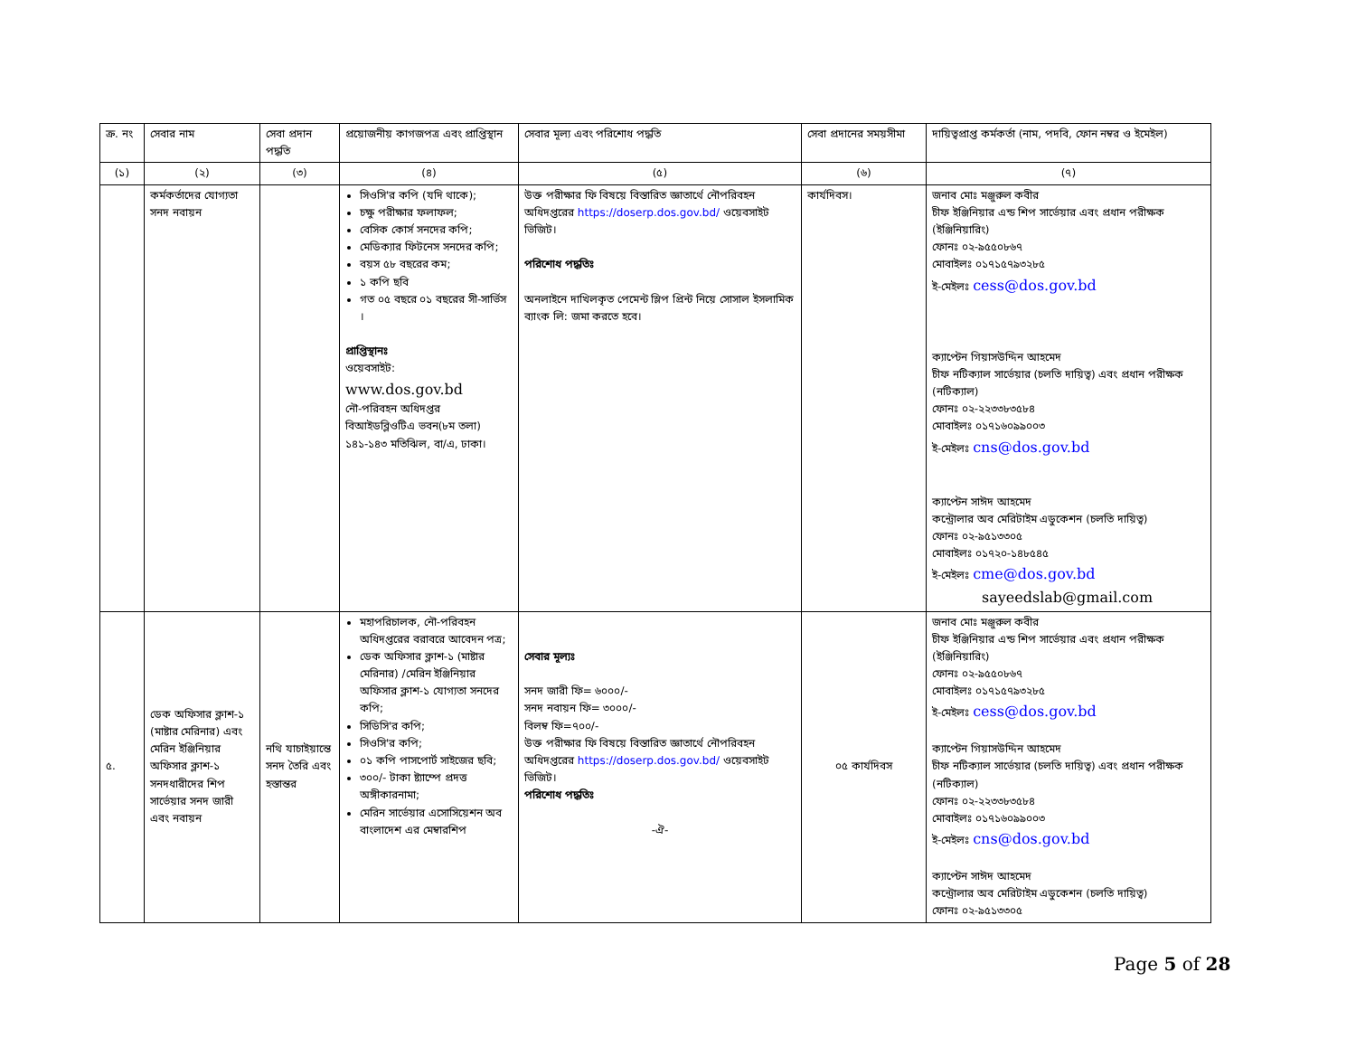| ক্র. নং | সেবার নাম | সেবা প্রদান পদ্ধতি | প্রয়োজনীয় কাগজপত্র এবং প্রাপ্তিস্থান | সেবার মূল্য এবং পরিশোধ পদ্ধতি | সেবা প্রদানের সময়সীমা | দায়িত্বপ্রাপ্ত কর্মকর্তা (নাম, পদবি, ফোন নম্বর ও ইমেইল) |
| --- | --- | --- | --- | --- | --- | --- |
| (১) | (২) | (৩) | (৪) | (৫) | (৬) | (৭) |
| | কর্মকর্তাদের যোগ্যতা সনদ নবায়ন | | সিওসি'র কপি (যদি থাকে); চক্ষু পরীক্ষার ফলাফল; বেসিক কোর্স সনদের কপি; মেডিক্যার ফিটনেস সনদের কপি; বয়স ৫৮ বছরের কম; ১ কপি ছবি গত ০৫ বছরে ০১ বছরের সী-সার্ভিস । প্রাপ্তিস্থানঃ ওয়েবসাইট: www.dos.gov.bd নৌ-পরিবহন অধিদপ্তর বিআইডব্লিওটিএ ভবন(৮ম তলা) ১৪১-১৪৩ মতিঝিল, বা/এ, ঢাকা। | উক্ত পরীক্ষার ফি বিষয়ে বিস্তারিত জ্ঞাতার্থে নৌপরিবহন অধিদপ্তরের https://doserp.dos.gov.bd/ ওয়েবসাইট ভিজিট। পরিশোধ পদ্ধতিঃ অনলাইনে দাখিলকৃত পেমেন্ট স্লিপ প্রিন্ট নিয়ে সোসাল ইসলামিক ব্যাংক লি: জমা করতে হবে। | কার্যদিবস। | জনাব মোঃ মঞ্জুরুল কবীর চীফ ইঞ্জিনিয়ার এন্ড শিপ সার্ভেয়ার এবং প্রধান পরীক্ষক (ইঞ্জিনিয়ারিং) ফোনঃ ০২-৯৫৫০৮৬৭ মোবাইলঃ ০১৭১৫৭৯৩২৮৫ ই-মেইলঃ cess@dos.gov.bd ক্যাপ্টেন গিয়াসউদ্দিন আহমেদ চীফ নটিক্যাল সার্ভেয়ার (চলতি দায়িত্ব) এবং প্রধান পরীক্ষক (নটিক্যাল) ফোনঃ ০২-২২৩৩৮৩৫৮৪ মোবাইলঃ ০১৭১৬০৯৯০০৩ ই-মেইলঃ cns@dos.gov.bd ক্যাপ্টেন সাঈদ আহমেদ কন্ট্রোলার অব মেরিটাইম এডুকেশন (চলতি দায়িত্ব) ফোনঃ ০২-৯৫১৩৩০৫ মোবাইলঃ ০১৭২০-১৪৮৫৪৫ ই-মেইলঃ cme@dos.gov.bd sayeedslab@gmail.com |
| ৫. | ডেক অফিসার ক্লাশ-১ (মাষ্টার মেরিনার) এবং মেরিন ইঞ্জিনিয়ার অফিসার ক্লাশ-১ সনদধারীদের শিপ সার্ভেয়ার সনদ জারী এবং নবায়ন | নথি যাচাইয়ান্তে সনদ তৈরি এবং হস্তান্তর | মহাপরিচালক, নৌ-পরিবহন অধিদপ্তরের বরাবরে আবেদন পত্র; ডেক অফিসার ক্লাশ-১ (মাষ্টার মেরিনার) /মেরিন ইঞ্জিনিয়ার অফিসার ক্লাশ-১ যোগ্যতা সনদের কপি; সিডিসি'র কপি; সিওসি'র কপি; ০১ কপি পাসপোর্ট সাইজের ছবি; ৩০০/- টাকা ষ্ট্যাম্পে প্রদত্ত অঙ্গীকারনামা; মেরিন সার্ভেয়ার এসোসিয়েশন অব বাংলাদেশ এর মেম্বারশিপ | সেবার মূল্যঃ সনদ জারী ফি= ৬০০০/- সনদ নবায়ন ফি= ৩০০০/- বিলম্ব ফি=৭০০/- উক্ত পরীক্ষার ফি বিষয়ে বিস্তারিত জ্ঞাতার্থে নৌপরিবহন অধিদপ্তরের https://doserp.dos.gov.bd/ ওয়েবসাইট ভিজিট। পরিশোধ পদ্ধতিঃ -ঐ- | ০৫ কার্যদিবস | জনাব মোঃ মঞ্জুরুল কবীর চীফ ইঞ্জিনিয়ার এন্ড শিপ সার্ভেয়ার এবং প্রধান পরীক্ষক (ইঞ্জিনিয়ারিং) ফোনঃ ০২-৯৫৫০৮৬৭ মোবাইলঃ ০১৭১৫৭৯৩২৮৫ ই-মেইলঃ cess@dos.gov.bd ক্যাপ্টেন গিয়াসউদ্দিন আহমেদ চীফ নটিক্যাল সার্ভেয়ার (চলতি দায়িত্ব) এবং প্রধান পরীক্ষক (নটিক্যাল) ফোনঃ ০২-২২৩৩৮৩৫৮৪ মোবাইলঃ ০১৭১৬০৯৯০০৩ ই-মেইলঃ cns@dos.gov.bd ক্যাপ্টেন সাঈদ আহমেদ কন্ট্রোলার অব মেরিটাইম এডুকেশন (চলতি দায়িত্ব) ফোনঃ ০২-৯৫১৩৩০৫ |
Page 5 of 28